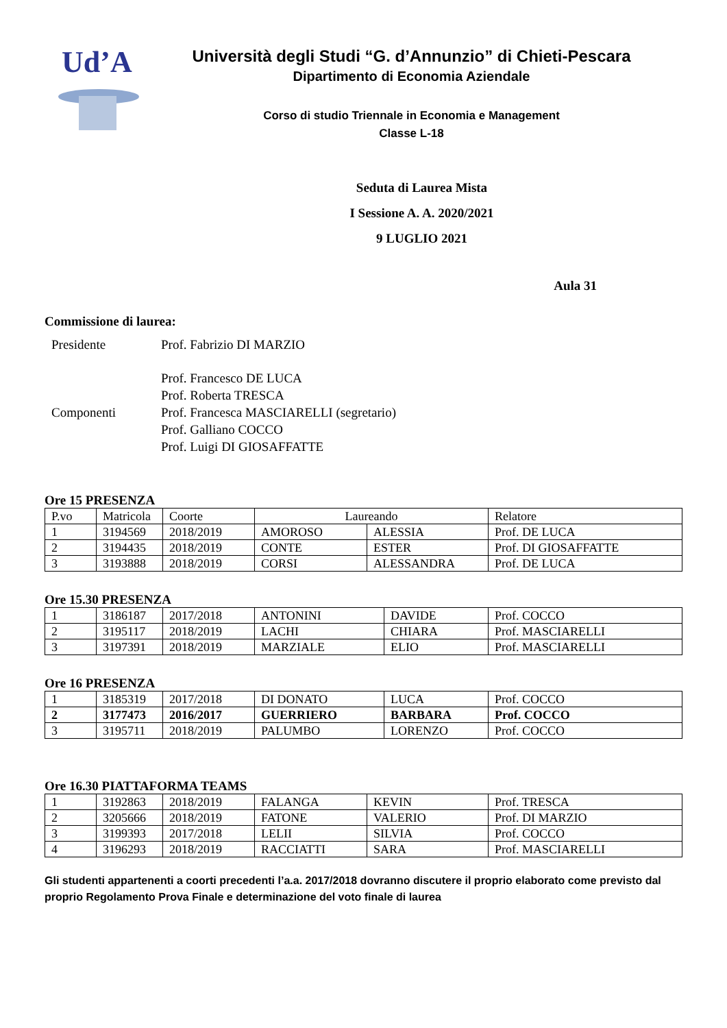Ud’A
Università degli Studi “G. d’Annunzio” di Chieti-Pescara
Dipartimento di Economia Aziendale
Corso di studio Triennale in Economia e Management
Classe L-18
Seduta di Laurea Mista
I Sessione A. A. 2020/2021
9 LUGLIO 2021
Aula 31
Commissione di laurea:
Presidente
Prof. Fabrizio DI MARZIO
Componenti
Prof. Francesco DE LUCA
Prof. Roberta TRESCA
Prof. Francesca MASCIARELLI (segretario)
Prof. Galliano COCCO
Prof. Luigi DI GIOSAFFATTE
Ore 15 PRESENZA
| P.vo | Matricola | Coorte | Laureando | | Relatore |
| --- | --- | --- | --- | --- | --- |
| 1 | 3194569 | 2018/2019 | AMOROSO | ALESSIA | Prof. DE LUCA |
| 2 | 3194435 | 2018/2019 | CONTE | ESTER | Prof. DI GIOSAFFATTE |
| 3 | 3193888 | 2018/2019 | CORSI | ALESSANDRA | Prof. DE LUCA |
Ore 15.30 PRESENZA
| 1 | 3186187 | 2017/2018 | ANTONINI | DAVIDE | Prof. COCCO |
| 2 | 3195117 | 2018/2019 | LACHI | CHIARA | Prof. MASCIARELLI |
| 3 | 3197391 | 2018/2019 | MARZIALE | ELIO | Prof. MASCIARELLI |
Ore 16 PRESENZA
| 1 | 3185319 | 2017/2018 | DI DONATO | LUCA | Prof. COCCO |
| 2 | 3177473 | 2016/2017 | GUERRIERO | BARBARA | Prof. COCCO |
| 3 | 3195711 | 2018/2019 | PALUMBO | LORENZO | Prof. COCCO |
Ore 16.30 PIATTAFORMA TEAMS
| 1 | 3192863 | 2018/2019 | FALANGA | KEVIN | Prof. TRESCA |
| 2 | 3205666 | 2018/2019 | FATONE | VALERIO | Prof. DI MARZIO |
| 3 | 3199393 | 2017/2018 | LELII | SILVIA | Prof. COCCO |
| 4 | 3196293 | 2018/2019 | RACCIATTI | SARA | Prof. MASCIARELLI |
Gli studenti appartenenti a coorti precedenti l’a.a. 2017/2018 dovranno discutere il proprio elaborato come previsto dal proprio Regolamento Prova Finale e determinazione del voto finale di laurea